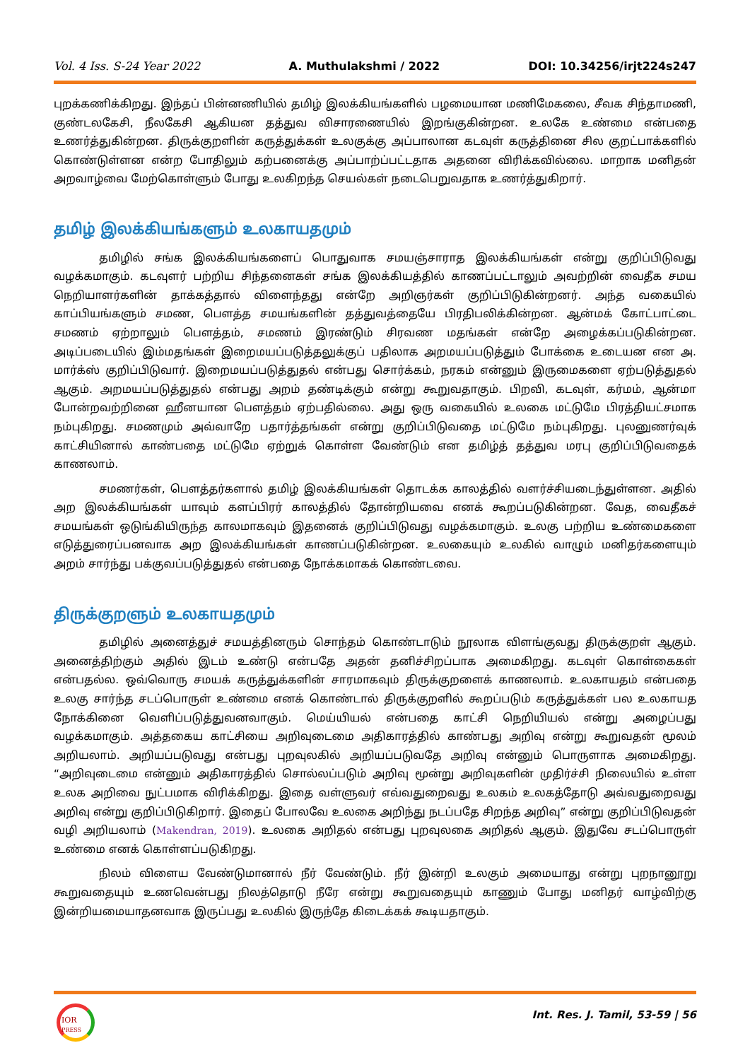Vol. 4 Iss. S-24 Year 2022 A. Muthulakshmi / 2022 DOI: 10.34256/irjt224s247
புறக்கணிக்கிறது. இந்தப் பின்னணியில் தமிழ் இலக்கியங்களில் பழமையான மணிமேகலை, சீவக சிந்தாமணி, குண்டலகேசி, நீலகேசி ஆகியன தத்துவ விசாரணையில் இறங்குகின்றன. உலகே உண்மை என்பதை உணர்த்துகின்றன. திருக்குறளின் கருத்துக்கள் உலகுக்கு அப்பாலான கடவுள் கருத்தினை சில குறட்பாக்களில் கொண்டுள்ளன என்ற போதிலும் கற்பனைக்கு அப்பாற்ப்பட்டதாக அதனை விரிக்கவில்லை. மாறாக மனிதன் அறவாழ்வை மேற்கொள்ளும் போது உலகிறந்த செயல்கள் நடைபெறுவதாக உணர்த்துகிறார்.
தமிழ் இலக்கியங்களும் உலகாயதமும்
தமிழில் சங்க இலக்கியங்களைப் பொதுவாக சமயஞ்சாராத இலக்கியங்கள் என்று குறிப்பிடுவது வழக்கமாகும். கடவுளர் பற்றிய சிந்தனைகள் சங்க இலக்கியத்தில் காணப்பட்டாலும் அவற்றின் வைதீக சமய நெறியாளர்களின் தாக்கத்தால் விளைந்தது என்றே அறிஞர்கள் குறிப்பிடுகின்றனர். அந்த வகையில் காப்பியங்களும் சமண, பௌத்த சமயங்களின் தத்துவத்தையே பிரதிபலிக்கின்றன. ஆன்மக் கோட்பாட்டை சமணம் ஏற்றாலும் பௌத்தம், சமணம் இரண்டும் சிரவண மதங்கள் என்றே அழைக்கப்படுகின்றன. அடிப்படையில் இம்மதங்கள் இறைமயப்படுத்தலுக்குப் பதிலாக அறமயப்படுத்தும் போக்கை உடையன என அ. மார்க்ஸ் குறிப்பிடுவார். இறைமயப்படுத்துதல் என்பது சொர்க்கம், நரகம் என்னும் இருமைகளை ஏற்படுத்துதல் ஆகும். அறமயப்படுத்துதல் என்பது அறம் தண்டிக்கும் என்று கூறுவதாகும். பிறவி, கடவுள், கர்மம், ஆன்மா போன்றவற்றினை ஹீனயான பௌத்தம் ஏற்பதில்லை. அது ஒரு வகையில் உலகை மட்டுமே பிரத்தியட்சமாக நம்புகிறது. சமணமும் அவ்வாறே பதார்த்தங்கள் என்று குறிப்பிடுவதை மட்டுமே நம்புகிறது. புலனுணர்வுக் காட்சியினால் காண்பதை மட்டுமே ஏற்றுக் கொள்ள வேண்டும் என தமிழ்த் தத்துவ மரபு குறிப்பிடுவதைக் காணலாம்.
சமணர்கள், பௌத்தர்களால் தமிழ் இலக்கியங்கள் தொடக்க காலத்தில் வளர்ச்சியடைந்துள்ளன. அதில் அற இலக்கியங்கள் யாவும் களப்பிரர் காலத்தில் தோன்றியவை எனக் கூறப்படுகின்றன. வேத, வைதீகச் சமயங்கள் ஒடுங்கியிருந்த காலமாகவும் இதனைக் குறிப்பிடுவது வழக்கமாகும். உலகு பற்றிய உண்மைகளை எடுத்துரைப்பனவாக அற இலக்கியங்கள் காணப்படுகின்றன. உலகையும் உலகில் வாழும் மனிதர்களையும் அறம் சார்ந்து பக்குவப்படுத்துதல் என்பதை நோக்கமாகக் கொண்டவை.
திருக்குறளும் உலகாயதமும்
தமிழில் அனைத்துச் சமயத்தினரும் சொந்தம் கொண்டாடும் நூலாக விளங்குவது திருக்குறள் ஆகும். அனைத்திற்கும் அதில் இடம் உண்டு என்பதே அதன் தனிச்சிறப்பாக அமைகிறது. கடவுள் கொள்கைகள் என்பதல்ல. ஒவ்வொரு சமயக் கருத்துக்களின் சாரமாகவும் திருக்குறளைக் காணலாம். உலகாயதம் என்பதை உலகு சார்ந்த சடப்பொருள் உண்மை எனக் கொண்டால் திருக்குறளில் கூறப்படும் கருத்துக்கள் பல உலகாயத நோக்கினை வெளிப்படுத்துவனவாகும். மெய்யியல் என்பதை காட்சி நெறியியல் என்று அழைப்பது வழக்கமாகும். அத்தகைய காட்சியை அறிவுடைமை அதிகாரத்தில் காண்பது அறிவு என்று கூறுவதன் மூலம் அறியலாம். அறியப்படுவது என்பது புறவுலகில் அறியப்படுவதே அறிவு என்னும் பொருளாக அமைகிறது. “அறிவுடைமை என்னும் அதிகாரத்தில் சொல்லப்படும் அறிவு மூன்று அறிவுகளின் முதிர்ச்சி நிலையில் உள்ள உலக அறிவை நுட்பமாக விரிக்கிறது. இதை வள்ளுவர் எவ்வதுறைவது உலகம் உலகத்தோடு அவ்வதுறைவது அறிவு என்று குறிப்பிடுகிறார். இதைப் போலவே உலகை அறிந்து நடப்பதே சிறந்த அறிவு” என்று குறிப்பிடுவதன் வழி அறியலாம் (Makendran, 2019). உலகை அறிதல் என்பது புறவுலகை அறிதல் ஆகும். இதுவே சடப்பொருள் உண்மை எனக் கொள்ளப்படுகிறது.
நிலம் விளைய வேண்டுமானால் நீர் வேண்டும். நீர் இன்றி உலகும் அமையாது என்று புறநானூறு கூறுவதையும் உணவென்பது நிலத்தொடு நீரே என்று கூறுவதையும் காணும் போது மனிதர் வாழ்விற்கு இன்றியமையாதனவாக இருப்பது உலகில் இருந்தே கிடைக்கக் கூடியதாகும்.
IOR PRESS
Int. Res. J. Tamil, 53-59 | 56